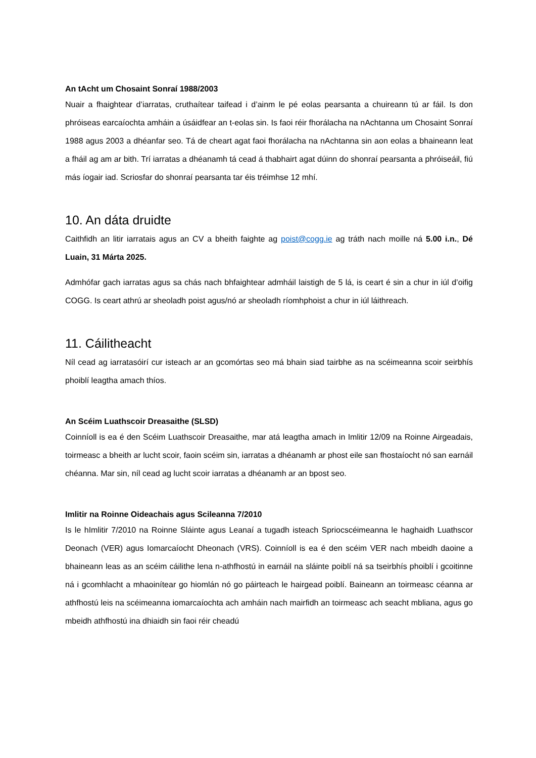An tAcht um Chosaint Sonraí 1988/2003
Nuair a fhaightear d’iarratas, cruthaítear taifead i d’ainm le pé eolas pearsanta a chuireann tú ar fáil. Is don phróiseas earcaíochta amháin a úsáidfear an t-eolas sin. Is faoi réir fhorálacha na nAchtanna um Chosaint Sonraí 1988 agus 2003 a dhéanfar seo. Tá de cheart agat faoi fhorálacha na nAchtanna sin aon eolas a bhaineann leat a fháil ag am ar bith. Trí iarratas a dhéanamh tá cead á thabhairt agat dúinn do shonraí pearsanta a phróiseáil, fiú más íogair iad. Scriosfar do shonraí pearsanta tar éis tréimhse 12 mhí.
10. An dáta druidte
Caithfidh an litir iarratais agus an CV a bheith faighte ag poist@cogg.ie ag tráth nach moille ná 5.00 i.n., Dé Luain, 31 Márta 2025.
Admhófar gach iarratas agus sa chás nach bhfaightear admháil laistigh de 5 lá, is ceart é sin a chur in iúl d’oifig COGG. Is ceart athrú ar sheoladh poist agus/nó ar sheoladh ríomhphoist a chur in iúl láithreach.
11. Cáilitheacht
Níl cead ag iarratasóirí cur isteach ar an gcomórtas seo má bhain siad tairbhe as na scéimeanna scoir seirbhís phoiblí leagtha amach thíos.
An Scéim Luathscoir Dreasaithe (SLSD)
Coinníoll is ea é den Scéim Luathscoir Dreasaithe, mar atá leagtha amach in Imlitir 12/09 na Roinne Airgeadais, toirmeasc a bheith ar lucht scoir, faoin scéim sin, iarratas a dhéanamh ar phost eile san fhostaíocht nó san earnáil chéanna. Mar sin, níl cead ag lucht scoir iarratas a dhéanamh ar an bpost seo.
Imlitir na Roinne Oideachais agus Scileanna 7/2010
Is le hImlitir 7/2010 na Roinne Sláinte agus Leanaí a tugadh isteach Spriocscéimeanna le haghaidh Luathscor Deonach (VER) agus Iomarcaíocht Dheonach (VRS). Coinníoll is ea é den scéim VER nach mbeidh daoine a bhaineann leas as an scéim cáilithe lena n-athfhostú in earnáil na sláinte poiblí ná sa tseirbhís phoiblí i gcoitinne ná i gcomhlacht a mhaoinítear go hiomlán nó go páirteach le hairgead poiblí. Baineann an toirmeasc céanna ar athfhostú leis na scéimeanna iomarcaíochta ach amháin nach mairfidh an toirmeasc ach seacht mbliana, agus go mbeidh athfhostú ina dhiaidh sin faoi réir cheadú